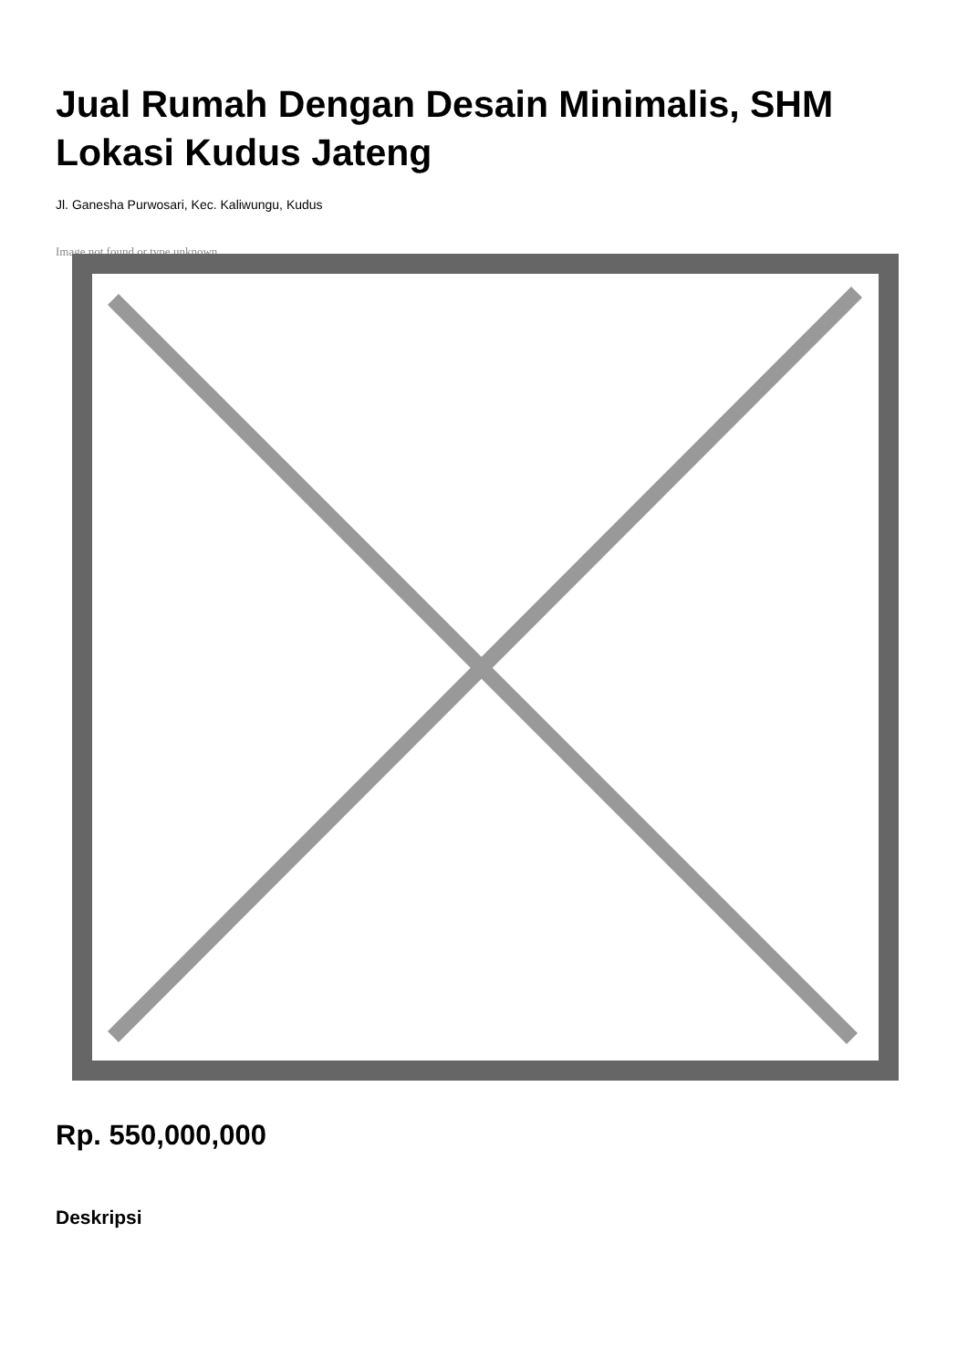Jual Rumah Dengan Desain Minimalis, SHM Lokasi Kudus Jateng
Jl. Ganesha Purwosari, Kec. Kaliwungu, Kudus
Image not found or type unknown
Rp. 550,000,000
Deskripsi